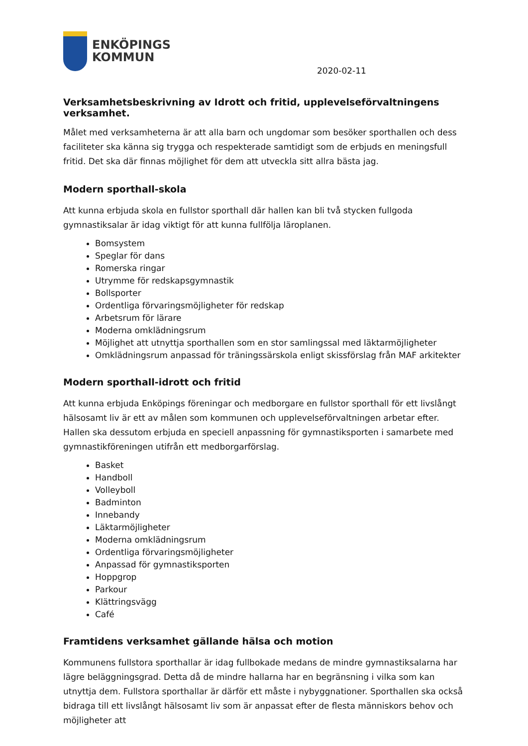ENKÖPINGS
KOMMUN
2020-02-11
Verksamhetsbeskrivning av Idrott och fritid, upplevelseförvaltningens verksamhet.
Målet med verksamheterna är att alla barn och ungdomar som besöker sporthallen och dess faciliteter ska känna sig trygga och respekterade samtidigt som de erbjuds en meningsfull fritid. Det ska där finnas möjlighet för dem att utveckla sitt allra bästa jag.
Modern sporthall-skola
Att kunna erbjuda skola en fullstor sporthall där hallen kan bli två stycken fullgoda gymnastiksalar är idag viktigt för att kunna fullfölja läroplanen.
Bomsystem
Speglar för dans
Romerska ringar
Utrymme för redskapsgymnastik
Bollsporter
Ordentliga förvaringsmöjligheter för redskap
Arbetsrum för lärare
Moderna omklädningsrum
Möjlighet att utnyttja sporthallen som en stor samlingssal med läktarmöjligheter
Omklädningsrum anpassad för träningssärskola enligt skissförslag från MAF arkitekter
Modern sporthall-idrott och fritid
Att kunna erbjuda Enköpings föreningar och medborgare en fullstor sporthall för ett livslångt hälsosamt liv är ett av målen som kommunen och upplevelseförvaltningen arbetar efter.
Hallen ska dessutom erbjuda en speciell anpassning för gymnastiksporten i samarbete med gymnastikföreningen utifrån ett medborgarförslag.
Basket
Handboll
Volleyboll
Badminton
Innebandy
Läktarmöjligheter
Moderna omklädningsrum
Ordentliga förvaringsmöjligheter
Anpassad för gymnastiksporten
Hoppgrop
Parkour
Klättringsvägg
Café
Framtidens verksamhet gällande hälsa och motion
Kommunens fullstora sporthallar är idag fullbokade medans de mindre gymnastiksalarna har lägre beläggningsgrad. Detta då de mindre hallarna har en begränsning i vilka som kan utnyttja dem. Fullstora sporthallar är därför ett måste i nybyggnationer. Sporthallen ska också bidraga till ett livslångt hälsosamt liv som är anpassat efter de flesta människors behov och möjligheter att